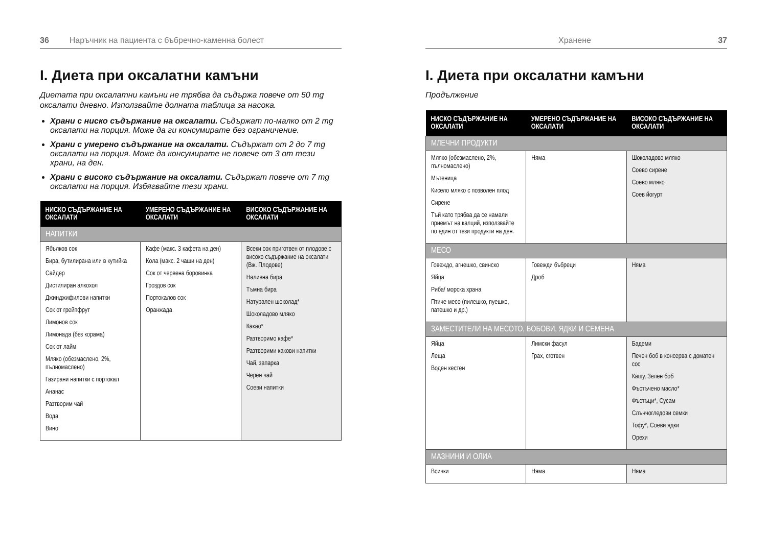36 Наръчник на пациента с бъбречно-каменна болест
I. Диета при оксалатни камъни
Диетата при оксалатни камъни не трябва да съдържа повече от 50 mg оксалати дневно. Използвайте долната таблица за насока.
Храни с ниско съдържание на оксалати. Съдържат по-малко от 2 mg оксалати на порция. Може да ги консумирате без ограничение.
Храни с умерено съдържание на оксалати. Съдържат от 2 до 7 mg оксалати на порция. Може да консумирате не повече от 3 от тези храни, на ден.
Храни с високо съдържание на оксалати. Съдържат повече от 7 mg оксалати на порция. Избягвайте тези храни.
| НИСКО СЪДЪРЖАНИЕ НА ОКСАЛАТИ | УМЕРЕНО СЪДЪРЖАНИЕ НА ОКСАЛАТИ | ВИСОКО СЪДЪРЖАНИЕ НА ОКСАЛАТИ |
| --- | --- | --- |
| НАПИТКИ | | |
| Ябълков сок Бира, бутилирана или в кутийка Сайдер Дистилиран алкохол Джинджифилови напитки Сок от грейпфрут Лимонов сок Лимонада (без корамa) Сок от лайм Мляко (обезмаслено, 2%, пълномаслено) Газирани напитки с портокал Ананас Разтворим чай Вода Вино | Кафе (макс. 3 кафета на ден) Кола (макс. 2 чаши на ден) Сок от червена боровинка Гроздов сок Портокалов сок Оранжада | Всеки сок приготвен от плодове с високо съдържание на оксалати (Вж. Плодове) Наливна бира Тъмна бира Натурален шоколад* Шоколадово мляко Какао* Разтворимо кафе* Разтворими какови напитки Чай, запарка Черен чай Соеви напитки |
Хранене 37
I. Диета при оксалатни камъни
Продължение
| НИСКО СЪДЪРЖАНИЕ НА ОКСАЛАТИ | УМЕРЕНО СЪДЪРЖАНИЕ НА ОКСАЛАТИ | ВИСОКО СЪДЪРЖАНИЕ НА ОКСАЛАТИ |
| --- | --- | --- |
| МЛЕЧНИ ПРОДУКТИ | | |
| Мляко (обезмаслено, 2%, пълномаслено) Мътеница Кисело мляко с позволен плод Сирене Тъй като трябва да се намали приемът на калций, използвайте по един от тези продукти на ден. | Няма | Шоколадово мляко Соево сирене Соево мляко Соев йогурт |
| МЕСО | | |
| Говеждо, агнешко, свинско Яйца Риба/ морска храна Птиче месо (пилешко, пуешко, патешко и др.) | Говежди бъбреци Дроб | Няма |
| ЗАМЕСТИТЕЛИ НА МЕСОТО, БОБОВИ, ЯДКИ И СЕМЕНА | | |
| Яйца Леща Воден кестен | Лимски фасул Грах, сготвен | Бадеми Печен боб в консерва с доматен сос Кашу, Зелен боб Фъстъчено масло* Фъстъци*, Сусам Слънчогледови семки Тофу*, Соеви ядки Орехи |
| МАЗНИНИ И ОЛИА | | |
| Всички | Няма | Няма |